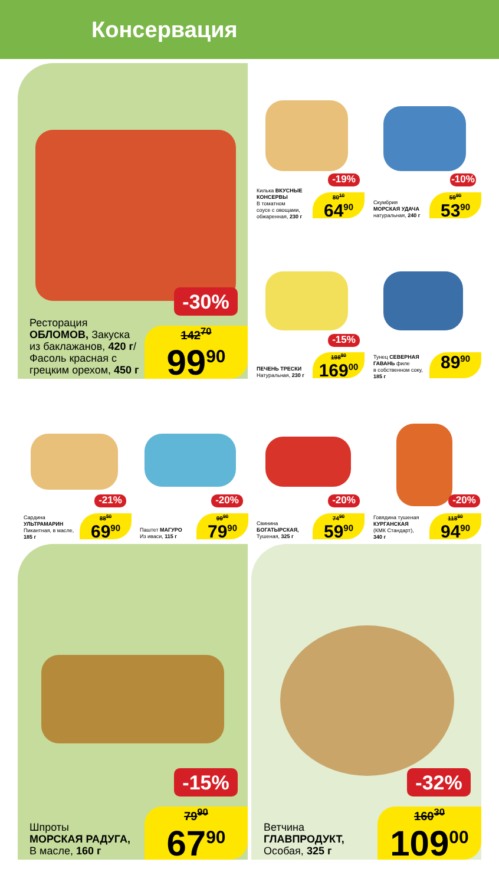Консервация
-30%
Ресторация
ОБЛОМОВ, Закуска
из баклажанов, 420 г/
Фасоль красная с
грецким орехом, 450 г
142<sup>70</sup>
99<sup>90</sup>
-19%
Килька ВКУСНЫЕ
КОНСЕРВЫ
В томатном
соусе с овощами,
обжаренная, 230 г
80<sup>10</sup>
64<sup>90</sup>
-10%
Скумбрия
МОРСКАЯ УДАЧА
натуральная, 240 г
59<sup>90</sup>
53<sup>90</sup>
-15%
ПЕЧЕНЬ ТРЕСКИ
Натуральная, 230 г
198<sup>80</sup>
169<sup>00</sup>
Тунец СЕВЕРНАЯ
ГАВАНЬ филе
в собственном соку,
185 г
89<sup>90</sup>
-21%
Сардина
УЛЬТРАМАРИН
Пикантная, в масле,
185 г
88<sup>50</sup>
69<sup>90</sup>
-20%
Паштет МАГУРО
Из иваси, 115 г
99<sup>90</sup>
79<sup>90</sup>
-20%
Свинина
БОГАТЫРСКАЯ,
Тушеная, 325 г
74<sup>90</sup>
59<sup>90</sup>
-20%
Говядина тушеная
КУРГАНСКАЯ
(КМК Стандарт),
340 г
118<sup>60</sup>
94<sup>90</sup>
-15%
Шпроты
МОРСКАЯ РАДУГА,
В масле, 160 г
79<sup>90</sup>
67<sup>90</sup>
-32%
Ветчина
ГЛАВПРОДУКТ,
Особая, 325 г
160<sup>30</sup>
109<sup>00</sup>